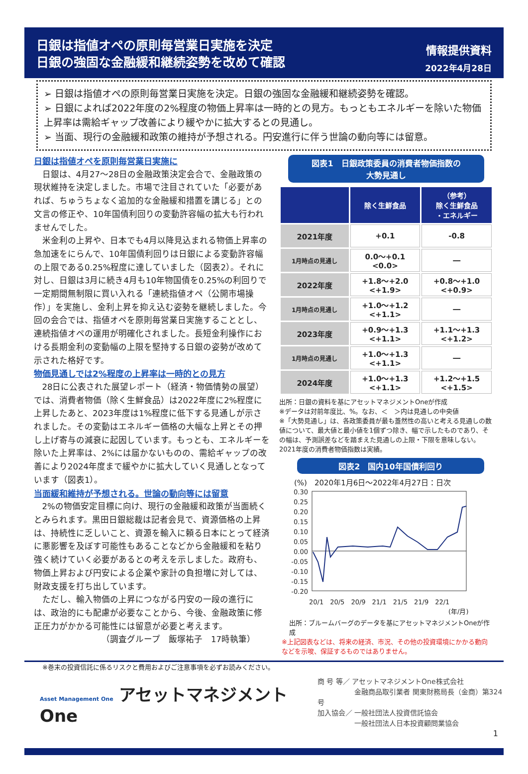日銀は指値オペの原則毎営業日実施を決定
日銀の強固な金融緩和継続姿勢を改めて確認
情報提供資料
2022年4月28日
➢ 日銀は指値オペの原則毎営業日実施を決定。日銀の強固な金融緩和継続姿勢を確認。
➢ 日銀によれば2022年度の2%程度の物価上昇率は一時的との見方。もっともエネルギーを除いた物価上昇率は需給ギャップ改善により緩やかに拡大するとの見通し。
➢ 当面、現行の金融緩和政策の維持が予想される。円安進行に伴う世論の動向等には留意。
日銀は指値オペを原則毎営業日実施に
日銀は、4月27～28日の金融政策決定会合で、金融政策の現状維持を決定しました。市場で注目されていた「必要があれば、ちゅうちょなく追加的な金融緩和措置を講じる」との文言の修正や、10年国債利回りの変動許容幅の拡大も行われませんでした。
米金利の上昇や、日本でも4月以降見込まれる物価上昇率の急加速をにらんで、10年国債利回りは日銀による変動許容幅の上限である0.25%程度に達していました（図表2）。それに対し、日銀は3月に続き4月も10年物国債を0.25%の利回りで一定期間無制限に買い入れる「連続指値オペ（公開市場操作）」を実施し、金利上昇を抑え込む姿勢を継続しました。今回の会合では、指値オペを原則毎営業日実施することとし、連続指値オペの運用が明確化されました。長短金利操作における長期金利の変動幅の上限を堅持する日銀の姿勢が改めて示された格好です。
物価見通しでは2%程度の上昇率は一時的との見方
28日に公表された展望レポート（経済・物価情勢の展望）では、消費者物価（除く生鮮食品）は2022年度に2%程度に上昇したあと、2023年度は1%程度に低下する見通しが示されました。その変動はエネルギー価格の大幅な上昇とその押し上げ寄与の減衰に起因しています。もっとも、エネルギーを除いた上昇率は、2%には届かないものの、需給ギャップの改善により2024年度まで緩やかに拡大していく見通しとなっています（図表1）。
当面緩和維持が予想される。世論の動向等には留意
2%の物価安定目標に向け、現行の金融緩和政策が当面続くとみられます。黒田日銀総裁は記者会見で、資源価格の上昇は、持続性に乏しいこと、資源を輸入に頼る日本にとって経済に悪影響を及ぼす可能性もあることなどから金融緩和を粘り強く続けていく必要があるとの考えを示しました。政府も、物価上昇および円安による企業や家計の負担増に対しては、財政支援を打ち出しています。
ただし、輸入物価の上昇につながる円安の一段の進行には、政治的にも配慮が必要なことから、今後、金融政策に修正圧力がかかる可能性には留意が必要と考えます。
（調査グループ　飯塚祐子　17時執筆）
図表1　日銀政策委員の消費者物価指数の
大勢見通し
| | 除く生鮮食品 | （参考） 除く生鮮食品 ・エネルギー |
| --- | --- | --- |
| 2021年度 | +0.1 | -0.8 |
| 1月時点の見通し | 0.0～+0.1 <0.0> | ― |
| 2022年度 | +1.8～+2.0 <+1.9> | +0.8～+1.0 <+0.9> |
| 1月時点の見通し | +1.0～+1.2 <+1.1> | ― |
| 2023年度 | +0.9～+1.3 <+1.1> | +1.1～+1.3 <+1.2> |
| 1月時点の見通し | +1.0～+1.3 <+1.1> | ― |
| 2024年度 | +1.0～+1.3 <+1.1> | +1.2～+1.5 <+1.5> |
出所：日銀の資料を基にアセットマネジメントOneが作成
※データは対前年度比、%。なお、＜　＞内は見通しの中央値
※「大勢見通し」は、各政策委員が最も蓋然性の高いと考える見通しの数値について、最大値と最小値を1個ずつ除き、幅で示したものであり、その幅は、予測誤差などを踏まえた見通しの上限・下限を意味しない。2021年度の消費者物価指数は実績。
図表2　国内10年国債利回り
(%)　2020年1月6日～2022年4月27日：日次
0.30
0.25
0.20
0.15
0.10
0.05
0.00
-0.05
-0.10
-0.15
-0.20
20/1　20/5　20/9　21/1　21/5　21/9　22/1
(年/月)
出所：ブルームバーグのデータを基にアセットマネジメントOneが作成
※上記図表などは、将来の経済、市況、その他の投資環境にかかる動向などを示唆、保証するものではありません。
※巻末の投資信託に係るリスクと費用およびご注意事項を必ずお読みください。
Asset Management One アセットマネジメントOne
商 号 等／ アセットマネジメントOne株式会社
　　　　　 金融商品取引業者 関東財務局長（金商）第324号
加入協会／ 一般社団法人投資信託協会
　　　　　 一般社団法人日本投資顧問業協会
1